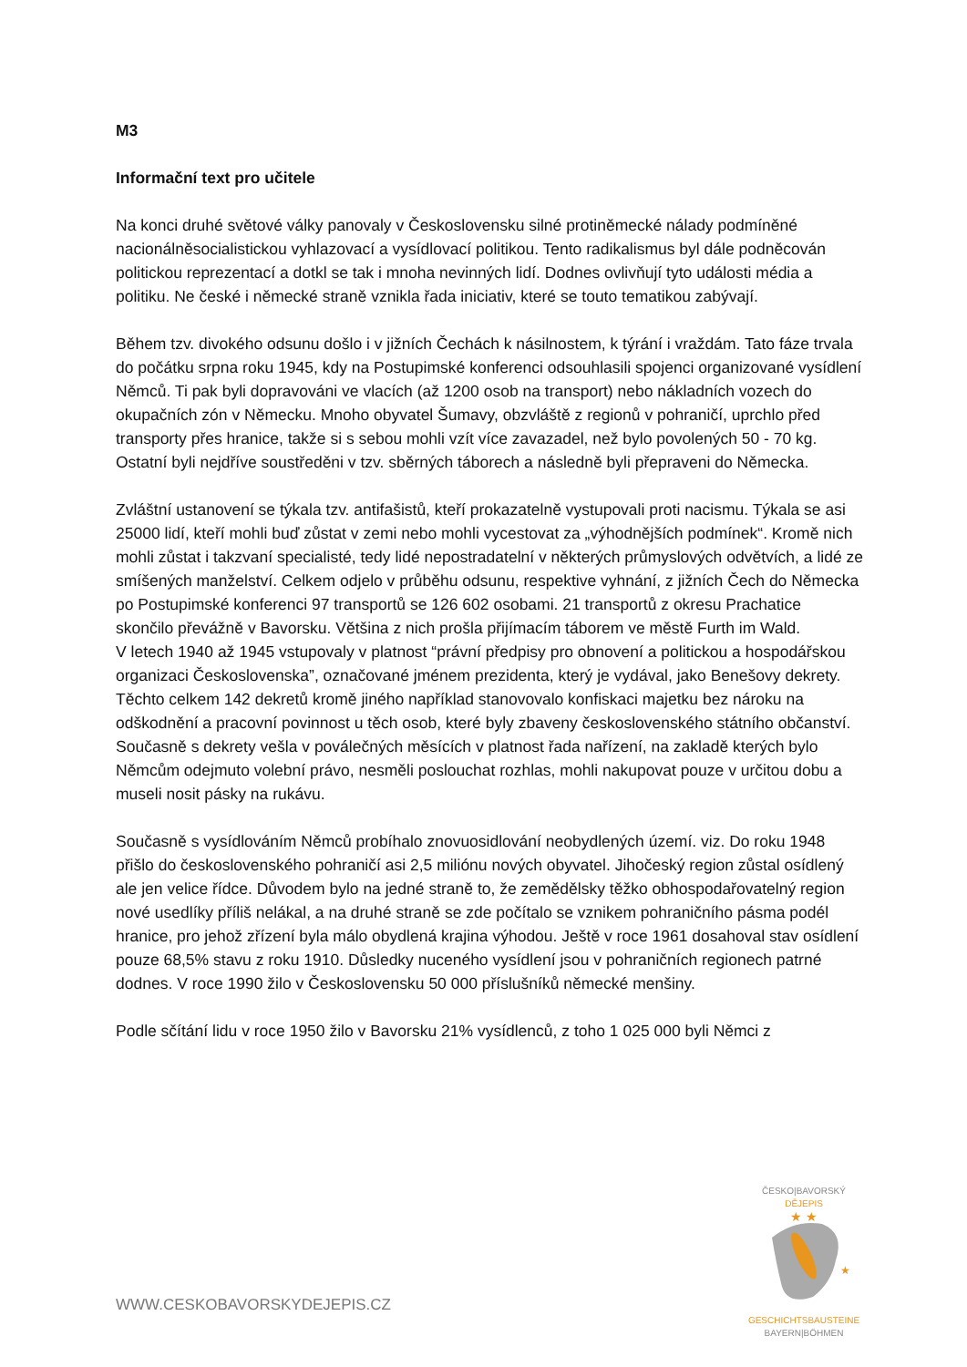M3
Informační text pro učitele
Na konci druhé světové války panovaly v Československu silné protiněmecké nálady podmíněné nacionálněsocialistickou vyhlazovací a vysídlovací politikou. Tento radikalismus byl dále podněcován politickou reprezentací a dotkl se tak i mnoha nevinných lidí. Dodnes ovlivňují tyto události média a politiku. Ne české i německé straně vznikla řada iniciativ, které se touto tematikou zabývají.
Během tzv. divokého odsunu došlo i v jižních Čechách k násilnostem, k týrání i vraždám. Tato fáze trvala do počátku srpna roku 1945, kdy na Postupimské konferenci odsouhlasili spojenci organizované vysídlení Němců. Ti pak byli dopravováni ve vlacích (až 1200 osob na transport) nebo nákladních vozech do okupačních zón v Německu. Mnoho obyvatel Šumavy, obzvláště z regionů v pohraničí, uprchlo před transporty přes hranice, takže si s sebou mohli vzít více zavazadel, než bylo povolených 50 - 70 kg. Ostatní byli nejdříve soustředěni v tzv. sběrných táborech a následně byli přepraveni do Německa.
Zvláštní ustanovení se týkala tzv. antifašistů, kteří prokazatelně vystupovali proti nacismu. Týkala se asi 25000 lidí, kteří mohli buď zůstat v zemi nebo mohli vycestovat za „výhodnějších podmínek“. Kromě nich mohli zůstat i takzvaní specialisté, tedy lidé nepostradatelní v některých průmyslových odvětvích, a lidé ze smíšených manželství. Celkem odjelo v průběhu odsunu, respektive vyhnání, z jižních Čech do Německa po Postupimské konferenci 97 transportů se 126 602 osobami. 21 transportů z okresu Prachatice skončilo převážně v Bavorsku. Většina z nich prošla přijímacím táborem ve městě Furth im Wald.
V letech 1940 až 1945 vstupovaly v platnost “právní předpisy pro obnovení a politickou a hospodářskou organizaci Československa”, označované jménem prezidenta, který je vydával, jako Benešovy dekrety. Těchto celkem 142 dekretů kromě jiného například stanovovalo konfiskaci majetku bez nároku na odškodnění a pracovní povinnost u těch osob, které byly zbaveny československého státního občanství. Současně s dekrety vešla v poválečných měsících v platnost řada nařízení, na zakladě kterých bylo Němcům odejmuto volební právo, nesměli poslouchat rozhlas, mohli nakupovat pouze v určitou dobu a museli nosit pásky na rukávu.
Současně s vysídlováním Němců probíhalo znovuosidlování neobydlených území. viz. Do roku 1948 přišlo do československého pohraničí asi 2,5 miliónu nových obyvatel. Jihočeský region zůstal osídlený ale jen velice řídce. Důvodem bylo na jedné straně to, že zemědělsky těžko obhospodařovatelný region nové usedlíky příliš nelákal, a na druhé straně se zde počítalo se vznikem pohraničního pásma podél hranice, pro jehož zřízení byla málo obydlená krajina výhodou. Ještě v roce 1961 dosahoval stav osídlení pouze 68,5% stavu z roku 1910. Důsledky nuceného vysídlení jsou v pohraničních regionech patrné dodnes. V roce 1990 žilo v Československu 50 000 příslušníků německé menšiny.
Podle sčítání lidu v roce 1950 žilo v Bavorsku 21% vysídlenců, z toho 1 025 000 byli Němci z
WWW.CESKOBAVORSKYDEJEPIS.CZ
ČESKO|BAVORSKÝ
DĚJEPIS
★ ★
★
GESCHICHTSBAUSTEINE
BAYERN|BÖHMEN